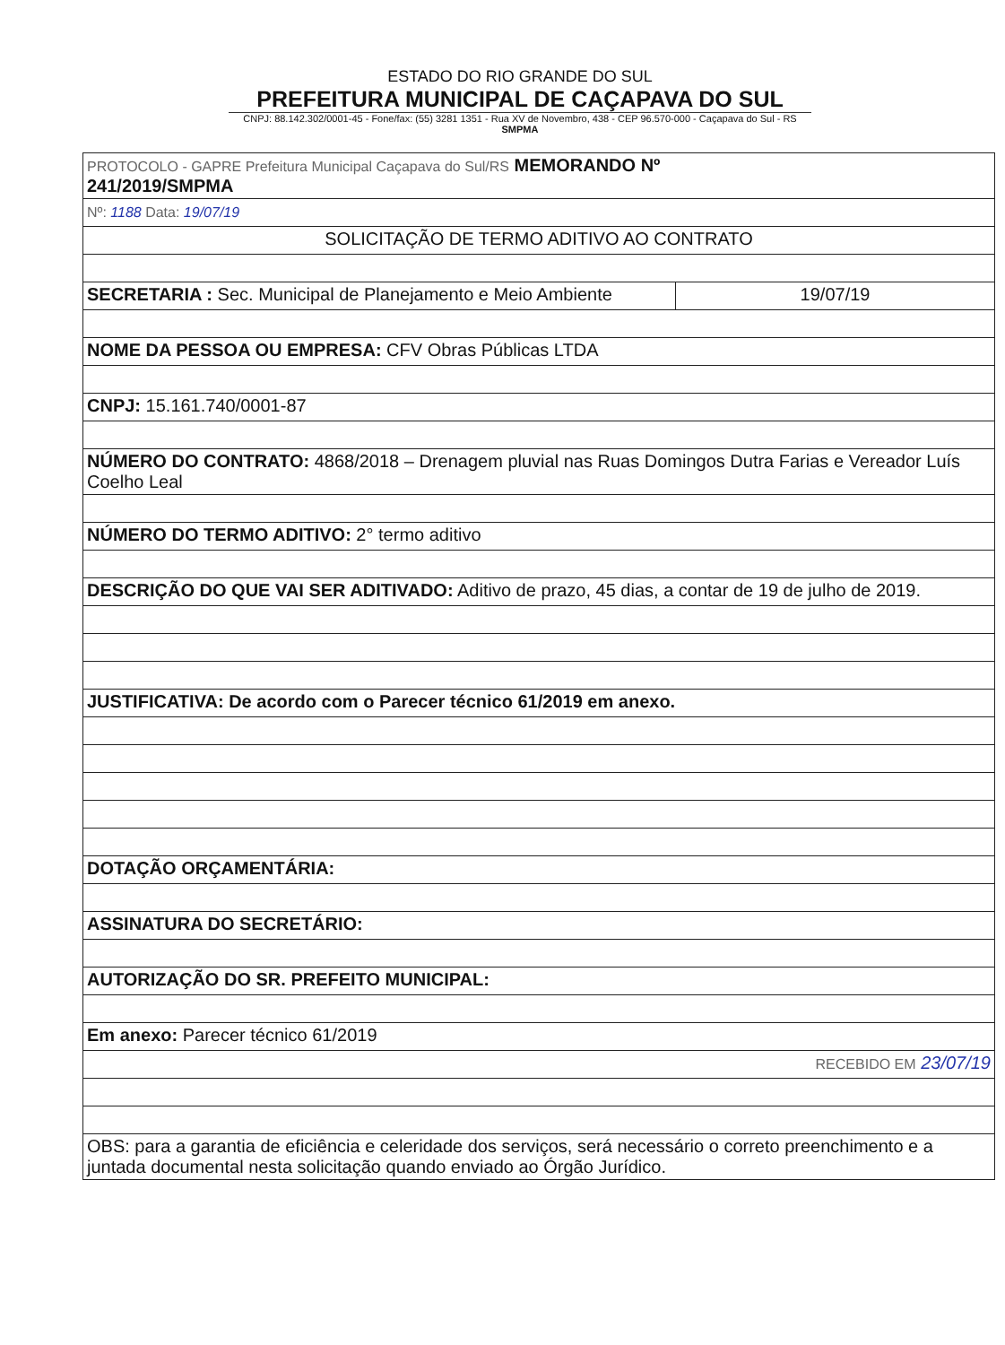ESTADO DO RIO GRANDE DO SUL
PREFEITURA MUNICIPAL DE CAÇAPAVA DO SUL
CNPJ: 88.142.302/0001-45 - Fone/fax: (55) 3281 1351 - Rua XV de Novembro, 438 - CEP 96.570-000 - Caçapava do Sul - RS SMPMA
| PROTOCOLO - GAPRE Prefeitura Municipal Caçapava do Sul/RS MEMORANDO Nº 241/2019/SMPMA | |
| Nº: 1188 Data: 19/07/19 | |
| SOLICITAÇÃO DE TERMO ADITIVO AO CONTRATO | |
| SECRETARIA : Sec. Municipal de Planejamento e Meio Ambiente | 19/07/19 |
| NOME DA PESSOA OU EMPRESA: CFV Obras Públicas LTDA | |
| CNPJ: 15.161.740/0001-87 | |
| NÚMERO DO CONTRATO: 4868/2018 – Drenagem pluvial nas Ruas Domingos Dutra Farias e Vereador Luís Coelho Leal | |
| NÚMERO DO TERMO ADITIVO: 2° termo aditivo | |
| DESCRIÇÃO DO QUE VAI SER ADITIVADO: Aditivo de prazo, 45 dias, a contar de 19 de julho de 2019. | |
| JUSTIFICATIVA: De acordo com o Parecer técnico 61/2019 em anexo. | |
| DOTAÇÃO ORÇAMENTÁRIA: | |
| ASSINATURA DO SECRETÁRIO: | |
| AUTORIZAÇÃO DO SR. PREFEITO MUNICIPAL: | |
| Em anexo: Parecer técnico 61/2019 | |
| RECEBIDO EM 23/07/19 | |
| OBS: para a garantia de eficiência e celeridade dos serviços, será necessário o correto preenchimento e a juntada documental nesta solicitação quando enviado ao Órgão Jurídico. | |